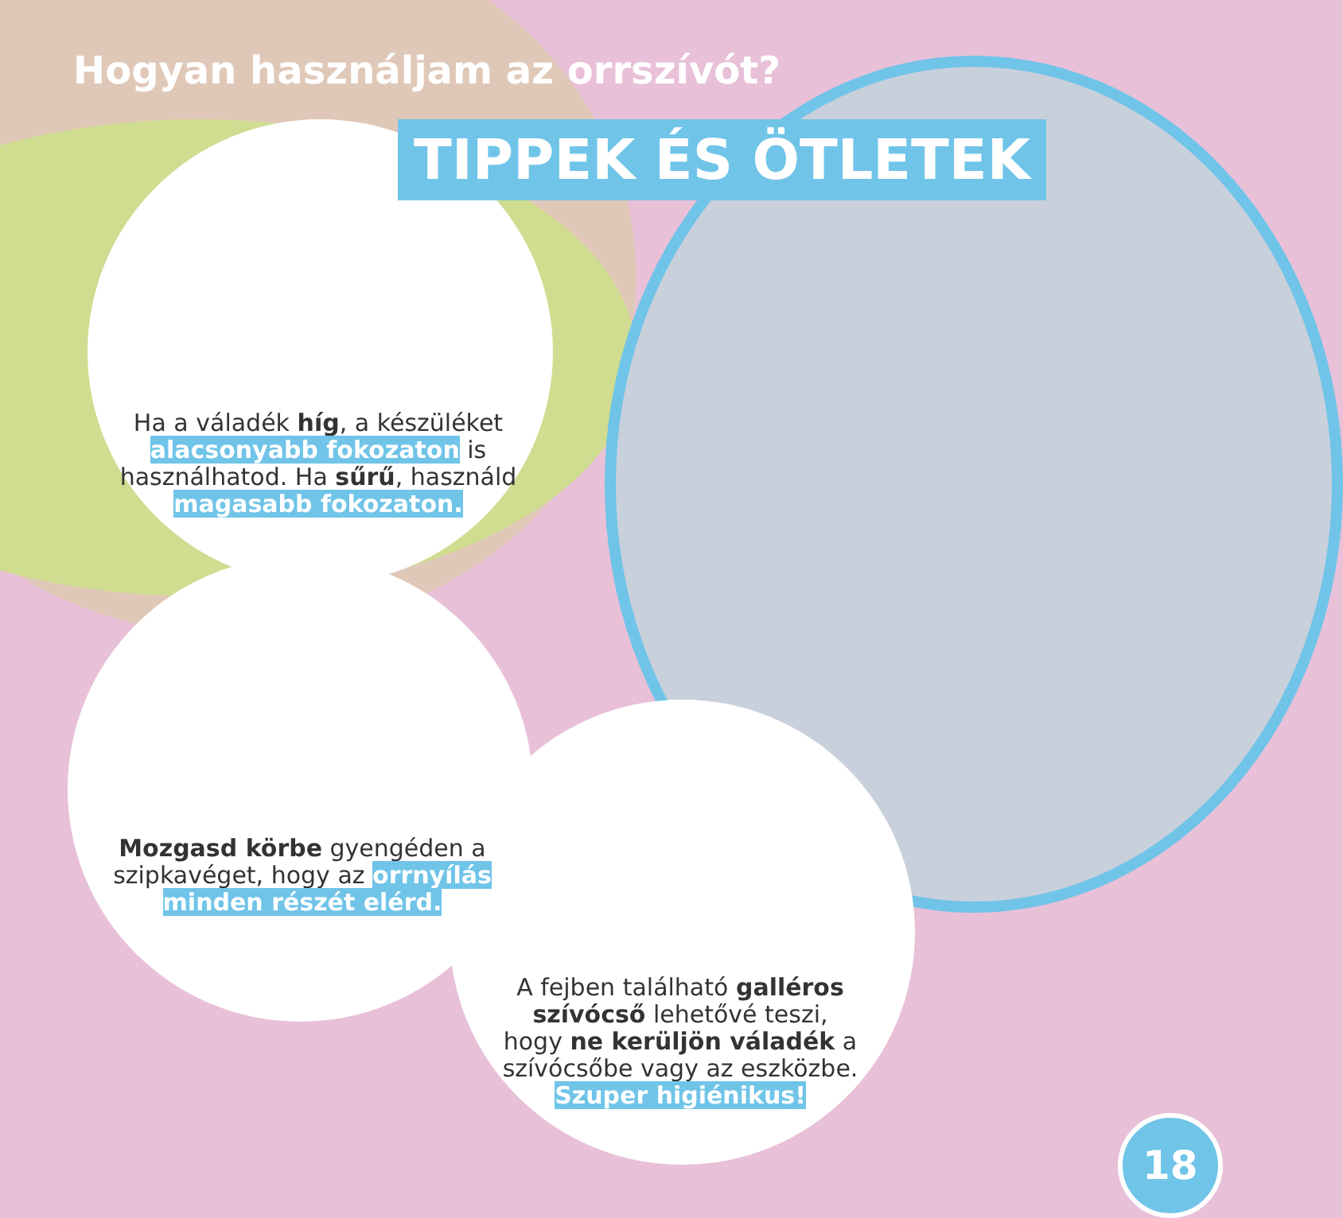Hogyan használjam az orrszívót?
TIPPEK ÉS ÖTLETEK
Ha a váladék híg, a készüléket alacsonyabb fokozaton is használhatod. Ha sűrű, használd magasabb fokozaton.
Mozgasd körbe gyengéden a szipkavéget, hogy az orrnyílás minden részét elérd.
A fejben található galléros szívócső lehetővé teszi, hogy ne kerüljön váladék a szívócsőbe vagy az eszközbe.
Szuper higiénikus!
18